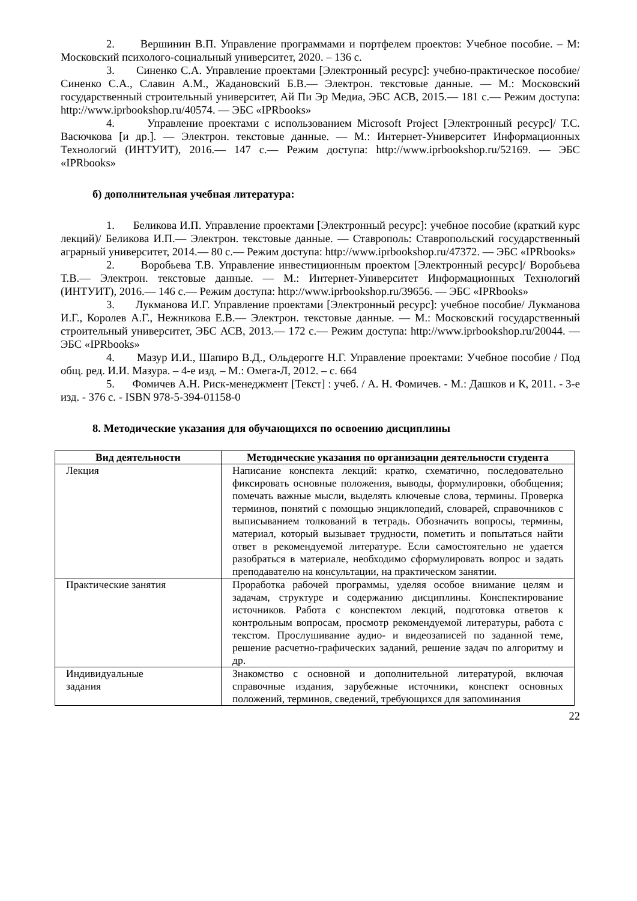2. Вершинин В.П. Управление программами и портфелем проектов: Учебное пособие. – М: Московский психолого-социальный университет, 2020. – 136 с.
3. Синенко С.А. Управление проектами [Электронный ресурс]: учебно-практическое пособие/ Синенко С.А., Славин А.М., Жадановский Б.В.— Электрон. текстовые данные. — М.: Московский государственный строительный университет, Ай Пи Эр Медиа, ЭБС АСВ, 2015.— 181 с.— Режим доступа: http://www.iprbookshop.ru/40574. — ЭБС «IPRbooks»
4. Управление проектами с использованием Microsoft Project [Электронный ресурс]/ Т.С. Васючкова [и др.]. — Электрон. текстовые данные. — М.: Интернет-Университет Информационных Технологий (ИНТУИТ), 2016.— 147 с.— Режим доступа: http://www.iprbookshop.ru/52169. — ЭБС «IPRbooks»
б) дополнительная учебная литература:
1. Беликова И.П. Управление проектами [Электронный ресурс]: учебное пособие (краткий курс лекций)/ Беликова И.П.— Электрон. текстовые данные. — Ставрополь: Ставропольский государственный аграрный университет, 2014.— 80 с.— Режим доступа: http://www.iprbookshop.ru/47372. — ЭБС «IPRbooks»
2. Воробьева Т.В. Управление инвестиционным проектом [Электронный ресурс]/ Воробьева Т.В.— Электрон. текстовые данные. — М.: Интернет-Университет Информационных Технологий (ИНТУИТ), 2016.— 146 с.— Режим доступа: http://www.iprbookshop.ru/39656. — ЭБС «IPRbooks»
3. Лукманова И.Г. Управление проектами [Электронный ресурс]: учебное пособие/ Лукманова И.Г., Королев А.Г., Нежникова Е.В.— Электрон. текстовые данные. — М.: Московский государственный строительный университет, ЭБС АСВ, 2013.— 172 с.— Режим доступа: http://www.iprbookshop.ru/20044. — ЭБС «IPRbooks»
4. Мазур И.И., Шапиро В.Д., Ольдерогге Н.Г. Управление проектами: Учебное пособие / Под общ. ред. И.И. Мазура. – 4-е изд. – М.: Омега-Л, 2012. – с. 664
5. Фомичев А.Н. Риск-менеджмент [Текст] : учеб. / А. Н. Фомичев. - М.: Дашков и К, 2011. - 3-е изд. - 376 с. - ISBN 978-5-394-01158-0
8. Методические указания для обучающихся по освоению дисциплины
| Вид деятельности | Методические указания по организации деятельности студента |
| --- | --- |
| Лекция | Написание конспекта лекций: кратко, схематично, последовательно фиксировать основные положения, выводы, формулировки, обобщения; помечать важные мысли, выделять ключевые слова, термины. Проверка терминов, понятий с помощью энциклопедий, словарей, справочников с выписыванием толкований в тетрадь. Обозначить вопросы, термины, материал, который вызывает трудности, пометить и попытаться найти ответ в рекомендуемой литературе. Если самостоятельно не удается разобраться в материале, необходимо сформулировать вопрос и задать преподавателю на консультации, на практическом занятии. |
| Практические занятия | Проработка рабочей программы, уделяя особое внимание целям и задачам, структуре и содержанию дисциплины. Конспектирование источников. Работа с конспектом лекций, подготовка ответов к контрольным вопросам, просмотр рекомендуемой литературы, работа с текстом. Прослушивание аудио- и видеозаписей по заданной теме, решение расчетно-графических заданий, решение задач по алгоритму и др. |
| Индивидуальные задания | Знакомство с основной и дополнительной литературой, включая справочные издания, зарубежные источники, конспект основных положений, терминов, сведений, требующихся для запоминания |
22